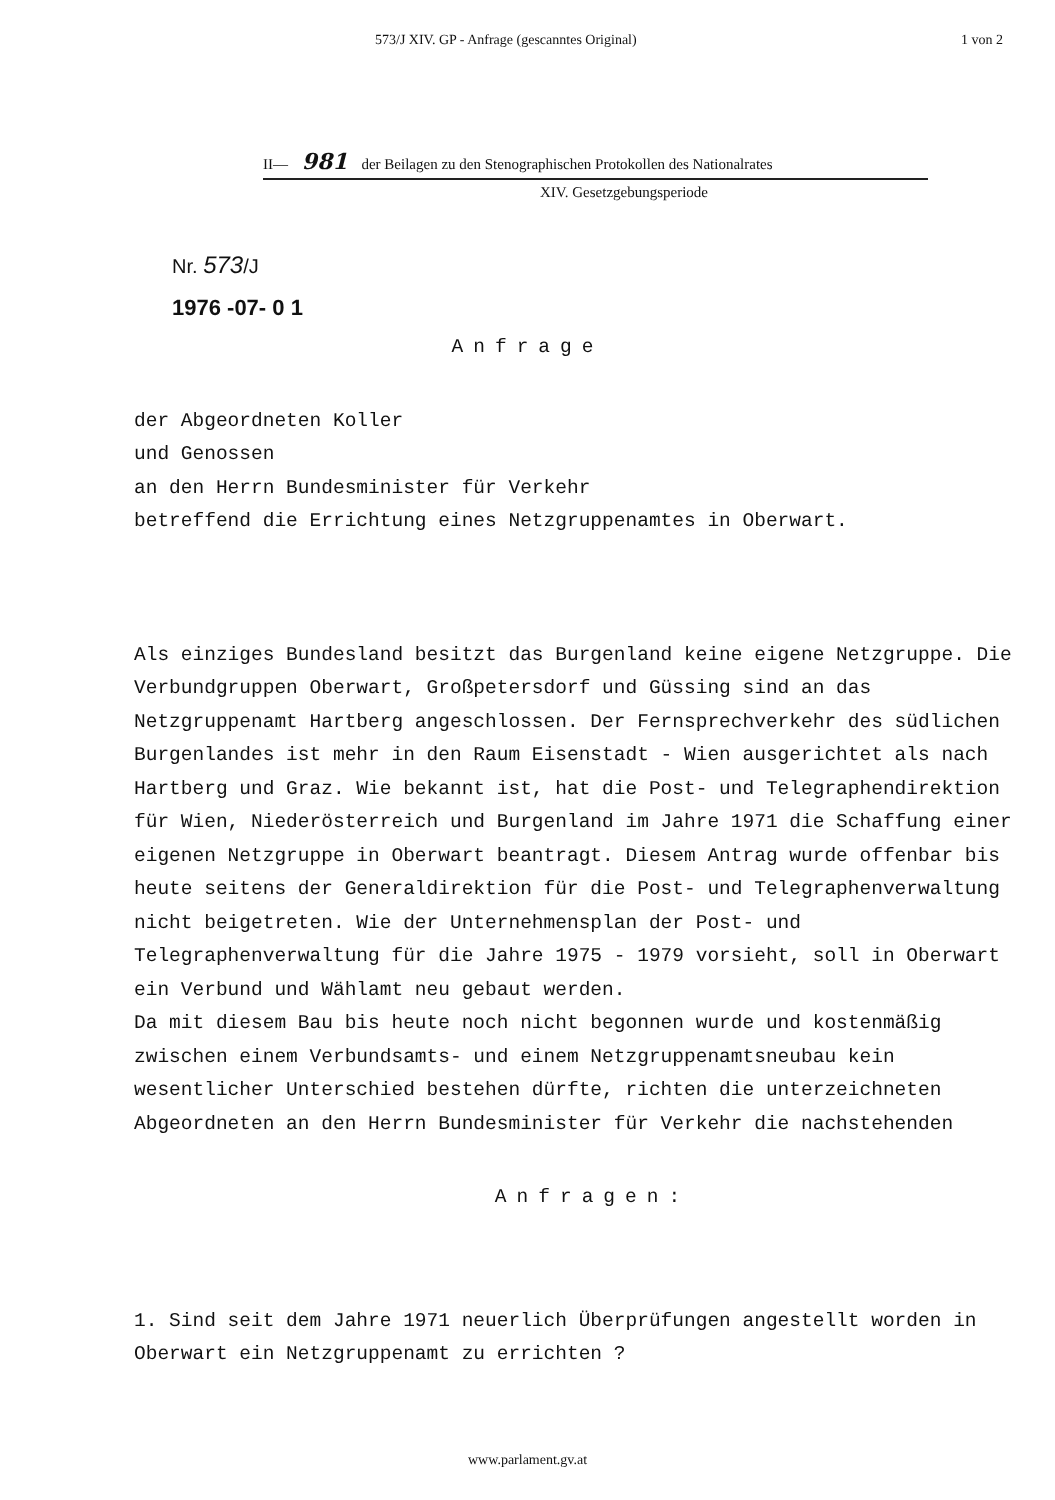573/J XIV. GP - Anfrage (gescanntes Original) 1 von 2
II— 981 der Beilagen zu den Stenographischen Protokollen des Nationalrates
XIV. Gesetzgebungsperiode
Nr. 573/J
1976 -07- 0 1
Anfrage
der Abgeordneten Koller
und Genossen
an den Herrn Bundesminister für Verkehr
betreffend die Errichtung eines Netzgruppenamtes in Oberwart.
Als einziges Bundesland besitzt das Burgenland keine eigene Netzgruppe. Die Verbundgruppen Oberwart, Großpetersdorf und Güssing sind an das Netzgruppenamt Hartberg angeschlossen. Der Fernsprechverkehr des südlichen Burgenlandes ist mehr in den Raum Eisenstadt - Wien ausgerichtet als nach Hartberg und Graz. Wie bekannt ist, hat die Post- und Telegraphendirektion für Wien, Niederösterreich und Burgenland im Jahre 1971 die Schaffung einer eigenen Netzgruppe in Oberwart beantragt. Diesem Antrag wurde offenbar bis heute seitens der Generaldirektion für die Post- und Telegraphenverwaltung nicht beigetreten. Wie der Unternehmensplan der Post- und Telegraphenverwaltung für die Jahre 1975 - 1979 vorsieht, soll in Oberwart ein Verbund und Wählamt neu gebaut werden.
Da mit diesem Bau bis heute noch nicht begonnen wurde und kostenmäßig zwischen einem Verbundsamts- und einem Netzgruppenamtsneubau kein wesentlicher Unterschied bestehen dürfte, richten die unterzeichneten Abgeordneten an den Herrn Bundesminister für Verkehr die nachstehenden
Anfragen:
1. Sind seit dem Jahre 1971 neuerlich Überprüfungen angestellt worden in Oberwart ein Netzgruppenamt zu errichten ?
www.parlament.gv.at